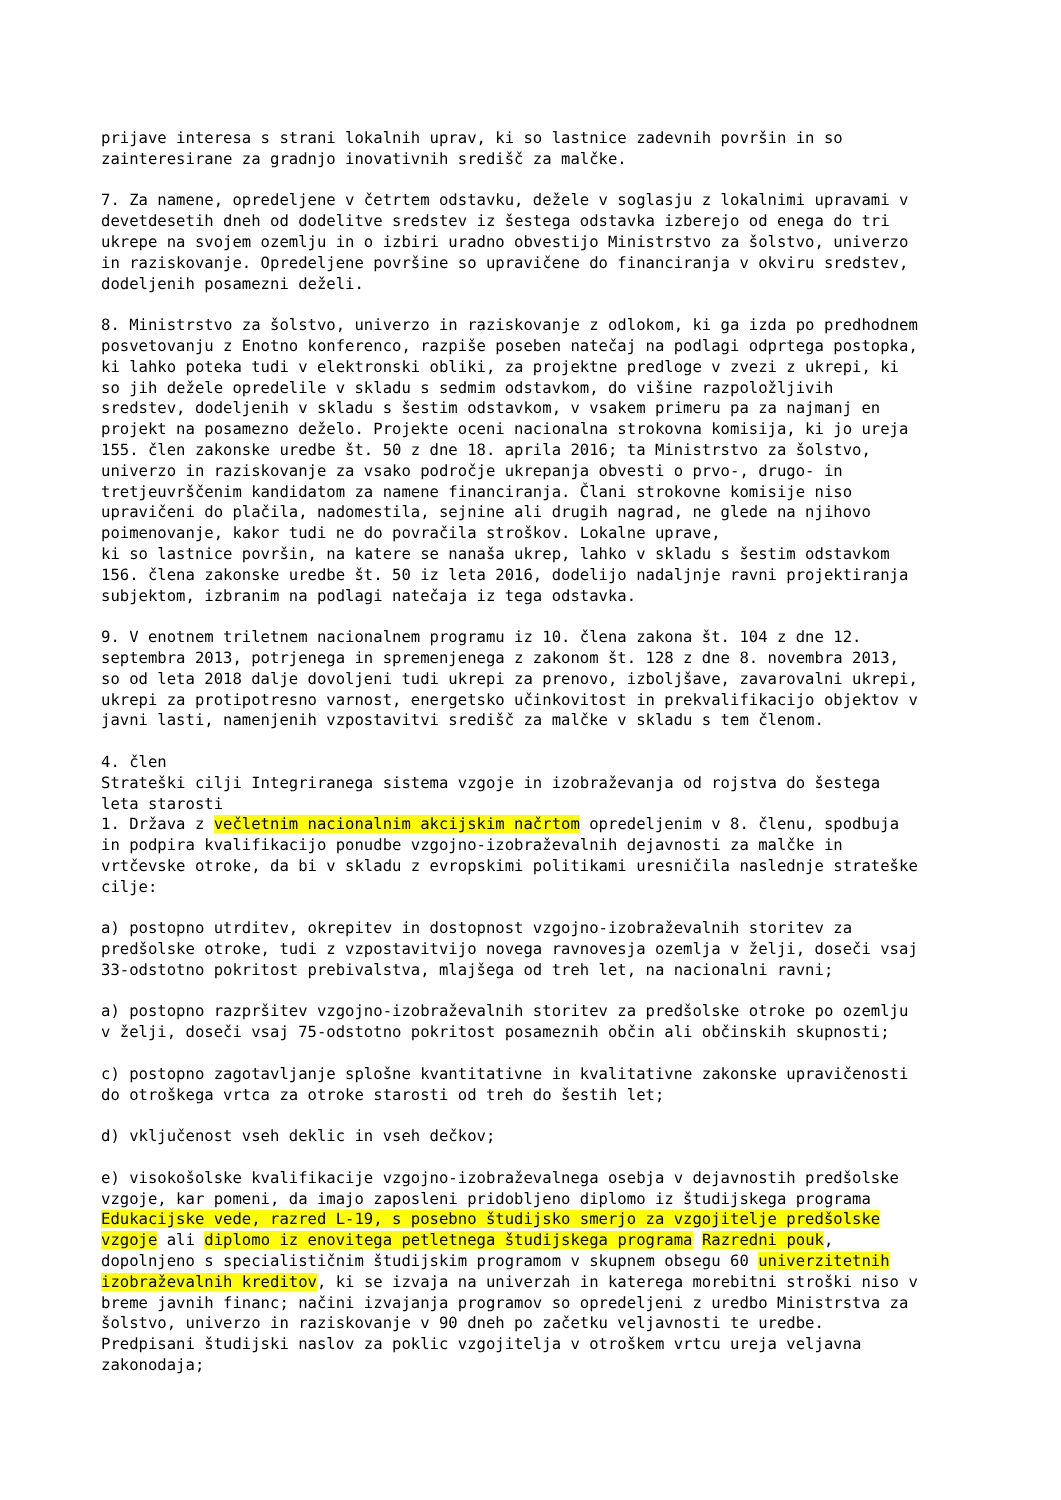prijave interesa s strani lokalnih uprav, ki so lastnice zadevnih površin in so zainteresirane za gradnjo inovativnih središč za malčke. 7. Za namene, opredeljene v četrtem odstavku, dežele v soglasju z lokalnimi upravami v devetdesetih dneh od dodelitve sredstev iz šestega odstavka izberejo od enega do tri ukrepe na svojem ozemlju in o izbiri uradno obvestijo Ministrstvo za šolstvo, univerzo in raziskovanje. Opredeljene površine so upravičene do financiranja v okviru sredstev, dodeljenih posamezni deželi. 8. Ministrstvo za šolstvo, univerzo in raziskovanje z odlokom, ki ga izda po predhodnem posvetovanju z Enotno konferenco, razpiše poseben natečaj na podlagi odprtega postopka, ki lahko poteka tudi v elektronski obliki, za projektne predloge v zvezi z ukrepi, ki so jih dežele opredelile v skladu s sedmim odstavkom, do višine razpoložljivih sredstev, dodeljenih v skladu s šestim odstavkom, v vsakem primeru pa za najmanj en projekt na posamezno deželo. Projekte oceni nacionalna strokovna komisija, ki jo ureja 155. člen zakonske uredbe št. 50 z dne 18. aprila 2016; ta Ministrstvo za šolstvo, univerzo in raziskovanje za vsako področje ukrepanja obvesti o prvo-, drugo- in tretjeuvrščenim kandidatom za namene financiranja. Člani strokovne komisije niso upravičeni do plačila, nadomestila, sejnine ali drugih nagrad, ne glede na njihovo poimenovanje, kakor tudi ne do povračila stroškov. Lokalne uprave, ki so lastnice površin, na katere se nanaša ukrep, lahko v skladu s šestim odstavkom 156. člena zakonske uredbe št. 50 iz leta 2016, dodelijo nadaljnje ravni projektiranja subjektom, izbranim na podlagi natečaja iz tega odstavka. 9. V enotnem triletnem nacionalnem programu iz 10. člena zakona št. 104 z dne 12. septembra 2013, potrjenega in spremenjenega z zakonom št. 128 z dne 8. novembra 2013, so od leta 2018 dalje dovoljeni tudi ukrepi za prenovo, izboljšave, zavarovalni ukrepi, ukrepi za protipotresno varnost, energetsko učinkovitost in prekvalifikacijo objektov v javni lasti, namenjenih vzpostavitvi središč za malčke v skladu s tem členom. 4. člen Strateški cilji Integriranega sistema vzgoje in izobraževanja od rojstva do šestega leta starosti 1. Država z večletnim nacionalnim akcijskim načrtom opredeljenim v 8. členu, spodbuja in podpira kvalifikacijo ponudbe vzgojno-izobraževalnih dejavnosti za malčke in vrtčevske otroke, da bi v skladu z evropskimi politikami uresničila naslednje strateške cilje: a) postopno utrditev, okrepitev in dostopnost vzgojno-izobraževalnih storitev za predšolske otroke, tudi z vzpostavitvijo novega ravnovesja ozemlja v želji, doseči vsaj 33-odstotno pokritost prebivalstva, mlajšega od treh let, na nacionalni ravni; a) postopno razpršitev vzgojno-izobraževalnih storitev za predšolske otroke po ozemlju v želji, doseči vsaj 75-odstotno pokritost posameznih občin ali občinskih skupnosti; c) postopno zagotavljanje splošne kvantitativne in kvalitativne zakonske upravičenosti do otroškega vrtca za otroke starosti od treh do šestih let; d) vključenost vseh deklic in vseh dečkov; e) visokošolske kvalifikacije vzgojno-izobraževalnega osebja v dejavnostih predšolske vzgoje, kar pomeni, da imajo zaposleni pridobljeno diplomo iz študijskega programa Edukacijske vede, razred L-19, s posebno študijsko smerjo za vzgojitelje predšolske vzgoje ali diplomo iz enovitega petletnega študijskega programa Razredni pouk, dopolnjeno s specialističnim študijskim programom v skupnem obsegu 60 univerzitetnih izobraževalnih kreditov, ki se izvaja na univerzah in katerega morebitni stroški niso v breme javnih financ; načini izvajanja programov so opredeljeni z uredbo Ministrstva za šolstvo, univerzo in raziskovanje v 90 dneh po začetku veljavnosti te uredbe. Predpisani študijski naslov za poklic vzgojitelja v otroškem vrtcu ureja veljavna zakonodaja;